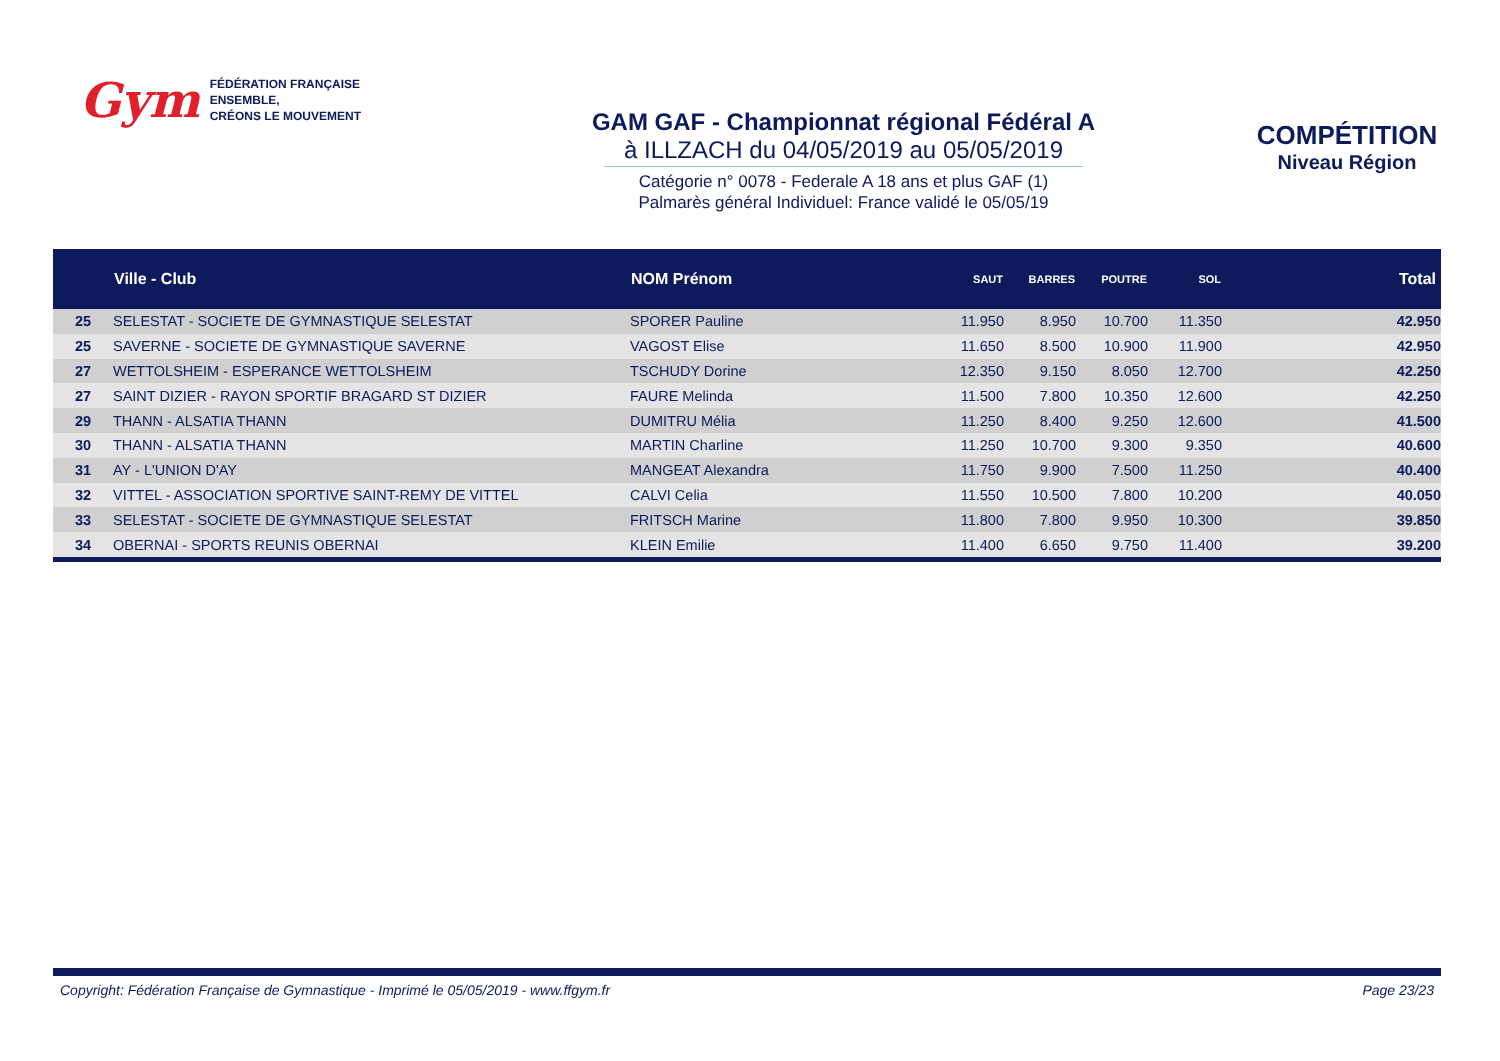Gym FÉDÉRATION FRANÇAISE
ENSEMBLE,
CRÉONS LE MOUVEMENT
GAM GAF - Championnat régional Fédéral A
à ILLZACH du 04/05/2019 au 05/05/2019
Catégorie n° 0078 - Federale A 18 ans et plus GAF (1)
Palmarès général Individuel: France validé le 05/05/19
COMPÉTITION
Niveau Région
| | Ville - Club | NOM Prénom | SAUT | BARRES | POUTRE | SOL | Total |
| --- | --- | --- | --- | --- | --- | --- | --- |
| 25 | SELESTAT - SOCIETE DE GYMNASTIQUE SELESTAT | SPORER Pauline | 11.950 | 8.950 | 10.700 | 11.350 | 42.950 |
| 25 | SAVERNE - SOCIETE DE GYMNASTIQUE SAVERNE | VAGOST Elise | 11.650 | 8.500 | 10.900 | 11.900 | 42.950 |
| 27 | WETTOLSHEIM - ESPERANCE WETTOLSHEIM | TSCHUDY Dorine | 12.350 | 9.150 | 8.050 | 12.700 | 42.250 |
| 27 | SAINT DIZIER - RAYON SPORTIF BRAGARD ST DIZIER | FAURE Melinda | 11.500 | 7.800 | 10.350 | 12.600 | 42.250 |
| 29 | THANN - ALSATIA THANN | DUMITRU Mélia | 11.250 | 8.400 | 9.250 | 12.600 | 41.500 |
| 30 | THANN - ALSATIA THANN | MARTIN Charline | 11.250 | 10.700 | 9.300 | 9.350 | 40.600 |
| 31 | AY - L'UNION D'AY | MANGEAT Alexandra | 11.750 | 9.900 | 7.500 | 11.250 | 40.400 |
| 32 | VITTEL - ASSOCIATION SPORTIVE SAINT-REMY DE VITTEL | CALVI Celia | 11.550 | 10.500 | 7.800 | 10.200 | 40.050 |
| 33 | SELESTAT - SOCIETE DE GYMNASTIQUE SELESTAT | FRITSCH Marine | 11.800 | 7.800 | 9.950 | 10.300 | 39.850 |
| 34 | OBERNAI - SPORTS REUNIS OBERNAI | KLEIN Emilie | 11.400 | 6.650 | 9.750 | 11.400 | 39.200 |
Copyright: Fédération Française de Gymnastique - Imprimé le 05/05/2019 - www.ffgym.fr Page 23/23